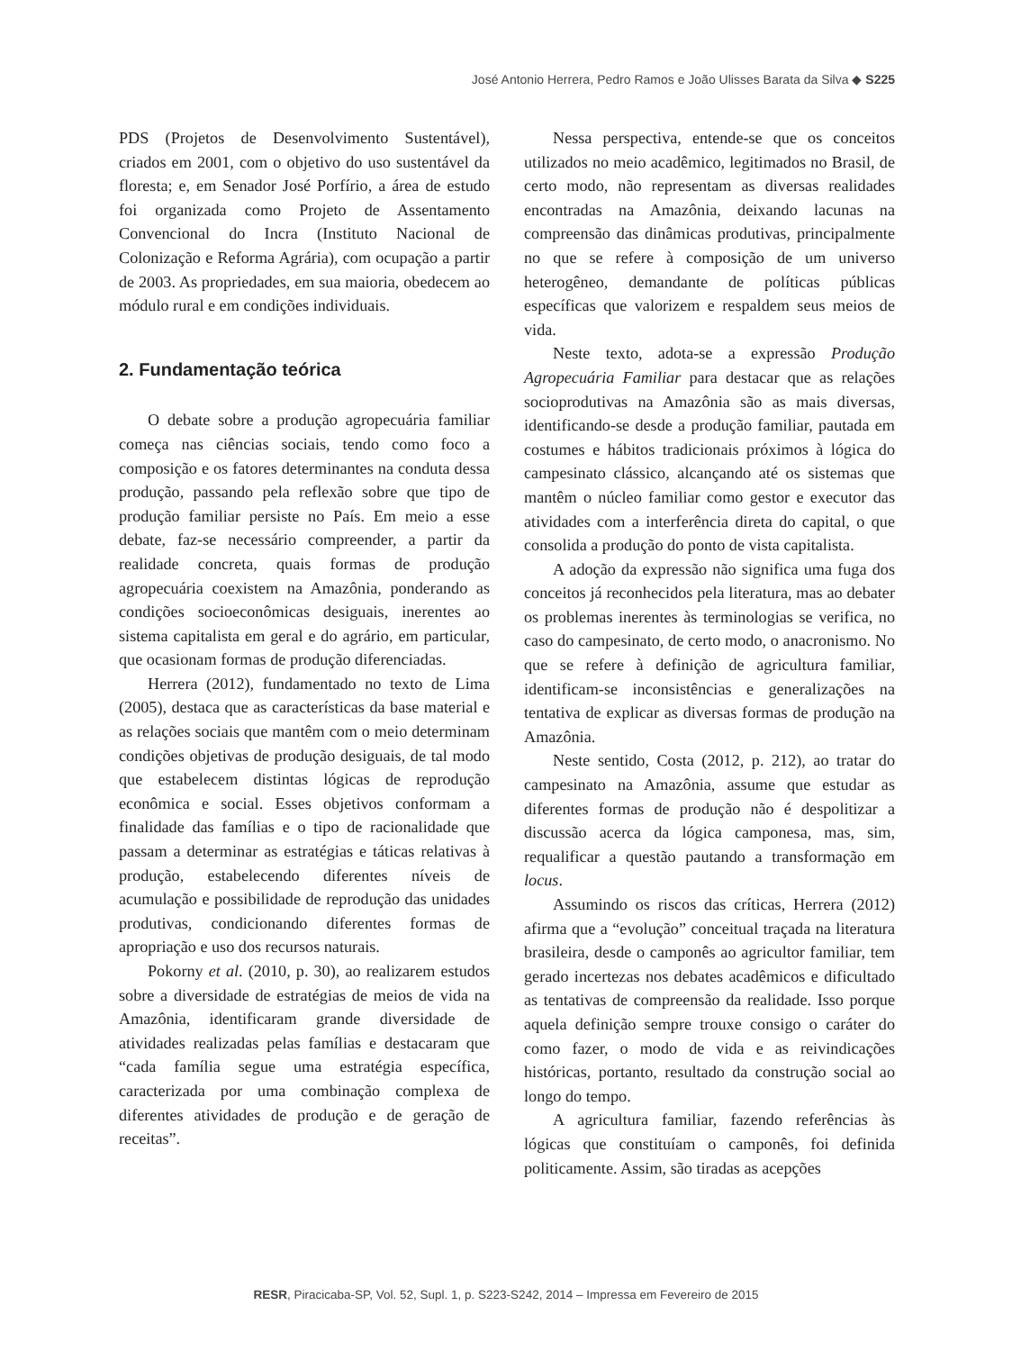José Antonio Herrera, Pedro Ramos e João Ulisses Barata da Silva ◆ S225
PDS (Projetos de Desenvolvimento Sustentável), criados em 2001, com o objetivo do uso sustentável da floresta; e, em Senador José Porfírio, a área de estudo foi organizada como Projeto de Assentamento Convencional do Incra (Instituto Nacional de Colonização e Reforma Agrária), com ocupação a partir de 2003. As propriedades, em sua maioria, obedecem ao módulo rural e em condições individuais.
2. Fundamentação teórica
O debate sobre a produção agropecuária familiar começa nas ciências sociais, tendo como foco a composição e os fatores determinantes na conduta dessa produção, passando pela reflexão sobre que tipo de produção familiar persiste no País. Em meio a esse debate, faz-se necessário compreender, a partir da realidade concreta, quais formas de produção agropecuária coexistem na Amazônia, ponderando as condições socioeconômicas desiguais, inerentes ao sistema capitalista em geral e do agrário, em particular, que ocasionam formas de produção diferenciadas.
Herrera (2012), fundamentado no texto de Lima (2005), destaca que as características da base material e as relações sociais que mantêm com o meio determinam condições objetivas de produção desiguais, de tal modo que estabelecem distintas lógicas de reprodução econômica e social. Esses objetivos conformam a finalidade das famílias e o tipo de racionalidade que passam a determinar as estratégias e táticas relativas à produção, estabelecendo diferentes níveis de acumulação e possibilidade de reprodução das unidades produtivas, condicionando diferentes formas de apropriação e uso dos recursos naturais.
Pokorny et al. (2010, p. 30), ao realizarem estudos sobre a diversidade de estratégias de meios de vida na Amazônia, identificaram grande diversidade de atividades realizadas pelas famílias e destacaram que “cada família segue uma estratégia específica, caracterizada por uma combinação complexa de diferentes atividades de produção e de geração de receitas”.
Nessa perspectiva, entende-se que os conceitos utilizados no meio acadêmico, legitimados no Brasil, de certo modo, não representam as diversas realidades encontradas na Amazônia, deixando lacunas na compreensão das dinâmicas produtivas, principalmente no que se refere à composição de um universo heterogêneo, demandante de políticas públicas específicas que valorizem e respaldem seus meios de vida.
Neste texto, adota-se a expressão Produção Agropecuária Familiar para destacar que as relações socioprodutivas na Amazônia são as mais diversas, identificando-se desde a produção familiar, pautada em costumes e hábitos tradicionais próximos à lógica do campesinato clássico, alcançando até os sistemas que mantêm o núcleo familiar como gestor e executor das atividades com a interferência direta do capital, o que consolida a produção do ponto de vista capitalista.
A adoção da expressão não significa uma fuga dos conceitos já reconhecidos pela literatura, mas ao debater os problemas inerentes às terminologias se verifica, no caso do campesinato, de certo modo, o anacronismo. No que se refere à definição de agricultura familiar, identificam-se inconsistências e generalizações na tentativa de explicar as diversas formas de produção na Amazônia.
Neste sentido, Costa (2012, p. 212), ao tratar do campesinato na Amazônia, assume que estudar as diferentes formas de produção não é despolitizar a discussão acerca da lógica camponesa, mas, sim, requalificar a questão pautando a transformação em locus.
Assumindo os riscos das críticas, Herrera (2012) afirma que a “evolução” conceitual traçada na literatura brasileira, desde o camponês ao agricultor familiar, tem gerado incertezas nos debates acadêmicos e dificultado as tentativas de compreensão da realidade. Isso porque aquela definição sempre trouxe consigo o caráter do como fazer, o modo de vida e as reivindicações históricas, portanto, resultado da construção social ao longo do tempo.
A agricultura familiar, fazendo referências às lógicas que constituíam o camponês, foi definida politicamente. Assim, são tiradas as acepções
RESR, Piracicaba-SP, Vol. 52, Supl. 1, p. S223-S242, 2014 – Impressa em Fevereiro de 2015